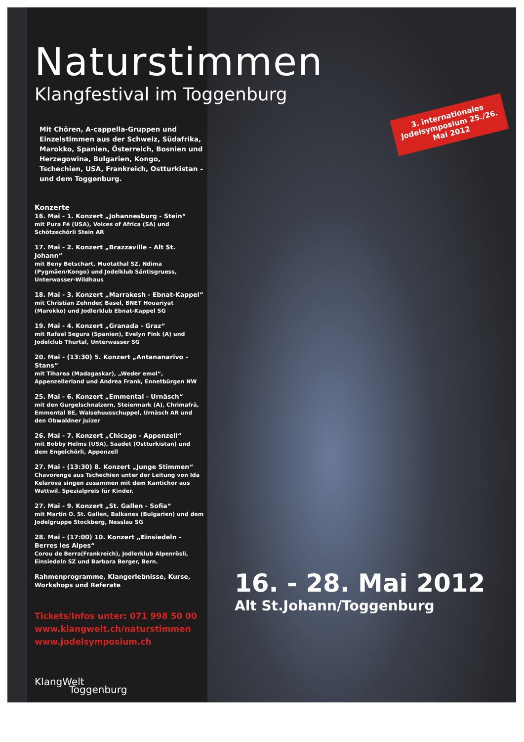Naturstimmen
Klangfestival im Toggenburg
Mit Chören, A-cappella-Gruppen und Einzelstimmen aus der Schweiz, Südafrika, Marokko, Spanien, Österreich, Bosnien und Herzegowina, Bulgarien, Kongo, Tschechien, USA, Frankreich, Ostturkistan – und dem Toggenburg.
Konzerte
16. Mai - 1. Konzert „Johannesburg - Stein“
mit Pura Fé (USA), Voices of Africa (SA) und Schötzechörli Stein AR
17. Mai - 2. Konzert „Brazzaville - Alt St. Johann“
mit Beny Betschart, Muotathal SZ, Ndima (Pygmäen/Kongo) und Jodelklub Säntisgruess, Unterwasser-Wildhaus
18. Mai - 3. Konzert „Marrakesh - Ebnat-Kappel“
mit Christian Zehnder, Basel, BNET Houariyat (Marokko) und Jodlerklub Ebnat-Kappel SG
19. Mai - 4. Konzert „Granada - Graz“
mit Rafael Segura (Spanien), Evelyn Fink (A) und Jodelclub Thurtal, Unterwasser SG
20. Mai - (13:30) 5. Konzert „Antananarivo - Stans“
mit Tiharea (Madagaskar), „Weder emol“, Appenzellerland und Andrea Frank, Ennetbürgen NW
25. Mai - 6. Konzert „Emmental - Urnäsch“
mit den Gurgelschnalzern, Steiermark (A), Chrimafrä, Emmental BE, Waisehuusschuppel, Urnäsch AR und den Obwaldner Juizer
26. Mai - 7. Konzert „Chicago - Appenzell“
mit Bobby Helms (USA), Saadet (Ostturkistan) und dem Engelchörli, Appenzell
27. Mai - (13:30) 8. Konzert „Junge Stimmen“
Chavorenge aus Tschechien unter der Leitung von Ida Kelarova singen zusammen mit dem Kantichor aus Wattwil. Spezialpreis für Kinder.
27. Mai - 9. Konzert „St. Gallen - Sofia“
mit Martin O. St. Gallen, Balkanes (Bulgarien) und dem Jodelgruppe Stockberg, Nesslau SG
28. Mai - (17:00) 10. Konzert „Einsiedeln - Berres les Alpes“
Corou de Berra(Frankreich), Jodlerklub Alpenrösli, Einsiedeln SZ und Barbara Berger, Bern.
Rahmenprogramme, Klangerlebnisse, Kurse, Workshops und Referate
Tickets/Infos unter: 071 998 50 00
www.klangwelt.ch/naturstimmen
www.jodelsymposium.ch
KlangWelt
Toggenburg
3. internationales Jodelsymposium 25./26. Mai 2012
16. - 28. Mai 2012
Alt St.Johann/Toggenburg